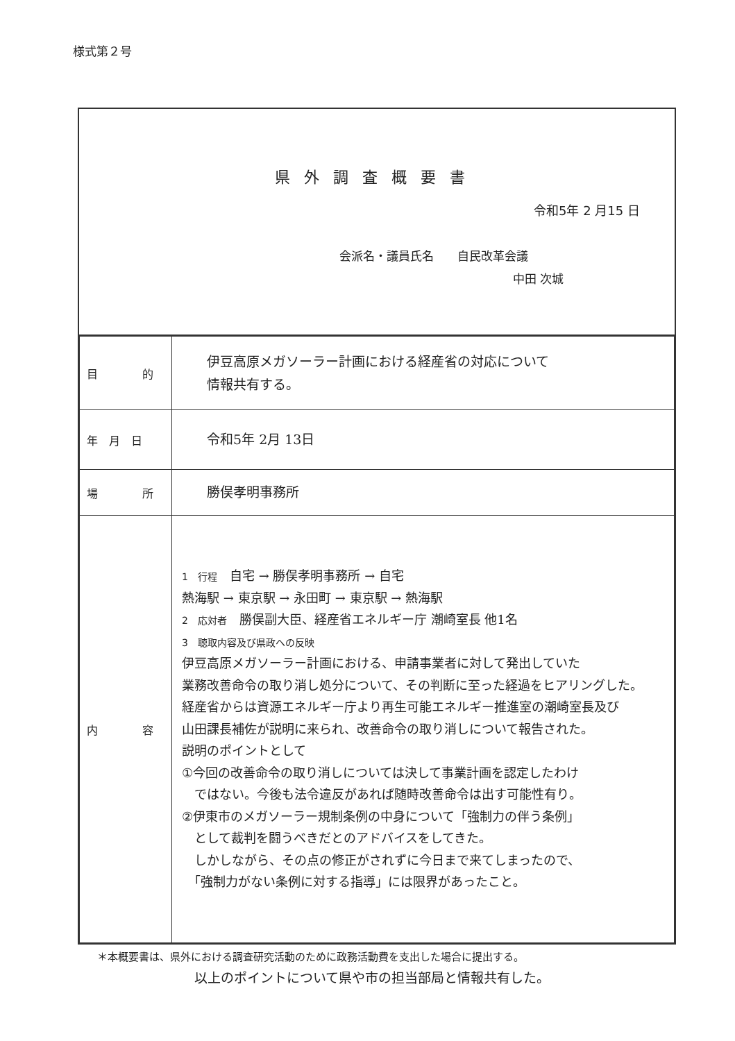様式第２号
県外調査概要書
令和5年 2 月15 日
会派名・議員氏名　　自民改革会議
中田 次城
| 目 的 | 伊豆高原メガソーラー計画における経産省の対応について 情報共有する。 |
| 年 月 日 | 令和5年 2月 13日 |
| 場 所 | 勝俣孝明事務所 |
| 内 容 | 1 行程 自宅 → 勝俣孝明事務所 → 自宅 熱海駅 → 東京駅 → 永田町 → 東京駅 → 熱海駅 2 応対者 勝俣副大臣、経産省エネルギー庁 潮崎室長 他1名 3 聴取内容及び県政への反映 伊豆高原メガソーラー計画における、申請事業者に対して発出していた 業務改善命令の取り消し処分について、その判断に至った経過をヒアリングした。 経産省からは資源エネルギー庁より再生可能エネルギー推進室の潮崎室長及び 山田課長補佐が説明に来られ、改善命令の取り消しについて報告された。 説明のポイントとして ①今回の改善命令の取り消しについては決して事業計画を認定したわけ ではない。今後も法令違反があれば随時改善命令は出す可能性有り。 ②伊東市のメガソーラー規制条例の中身について「強制力の伴う条例」 として裁判を闘うべきだとのアドバイスをしてきた。 しかしながら、その点の修正がされずに今日まで来てしまったので、 「強制力がない条例に対する指導」には限界があったこと。 |
＊本概要書は、県外における調査研究活動のために政務活動費を支出した場合に提出する。
以上のポイントについて県や市の担当部局と情報共有した。